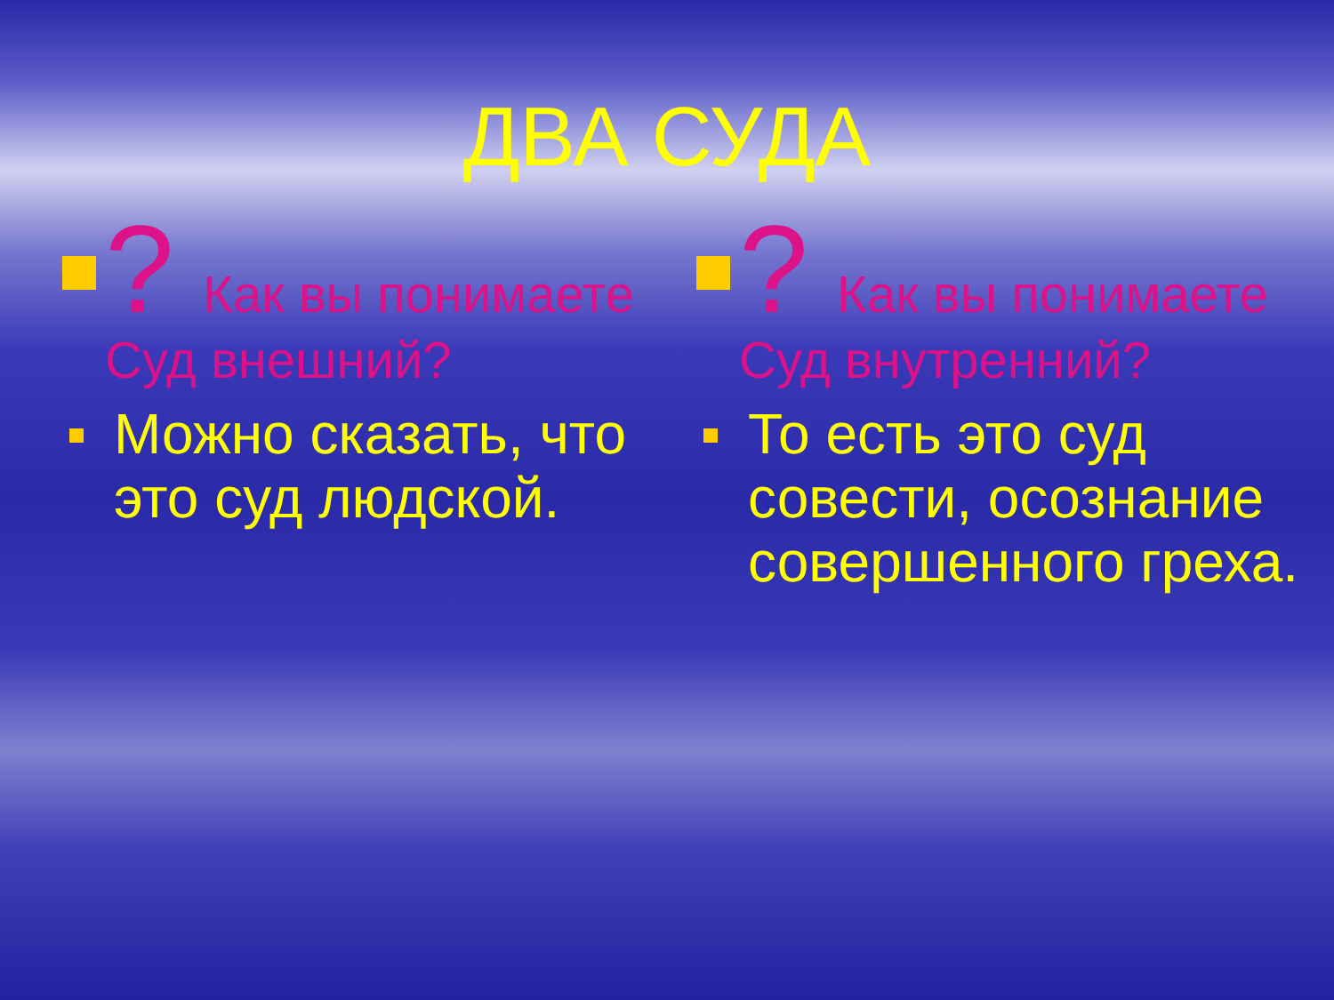ДВА СУДА
? Как вы понимаете Суд внешний?
Можно сказать, что это суд людской.
? Как вы понимаете Суд внутренний?
То есть это суд совести, осознание совершенного греха.